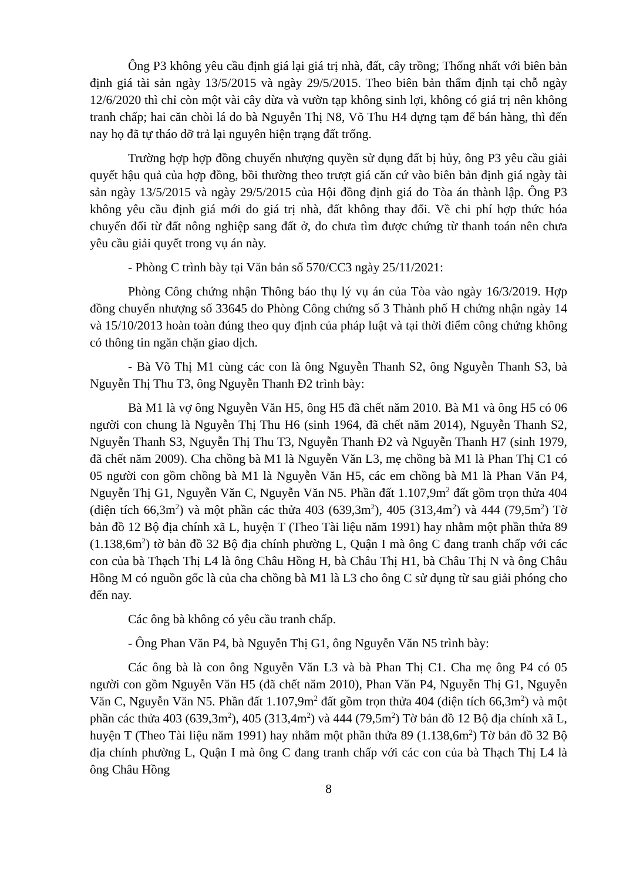Ông P3 không yêu cầu định giá lại giá trị nhà, đất, cây trồng; Thống nhất với biên bản định giá tài sản ngày 13/5/2015 và ngày 29/5/2015. Theo biên bản thẩm định tại chỗ ngày 12/6/2020 thì chỉ còn một vài cây dừa và vườn tạp không sinh lợi, không có giá trị nên không tranh chấp; hai căn chòi lá do bà Nguyễn Thị N8, Võ Thu H4 dựng tạm để bán hàng, thì đến nay họ đã tự tháo dỡ trả lại nguyên hiện trạng đất trống.
Trường hợp hợp đồng chuyển nhượng quyền sử dụng đất bị hủy, ông P3 yêu cầu giải quyết hậu quả của hợp đồng, bồi thường theo trượt giá căn cứ vào biên bản định giá ngày tài sản ngày 13/5/2015 và ngày 29/5/2015 của Hội đồng định giá do Tòa án thành lập. Ông P3 không yêu cầu định giá mới do giá trị nhà, đất không thay đổi. Về chi phí hợp thức hóa chuyển đổi từ đất nông nghiệp sang đất ở, do chưa tìm được chứng từ thanh toán nên chưa yêu cầu giải quyết trong vụ án này.
- Phòng C trình bày tại Văn bản số 570/CC3 ngày 25/11/2021:
Phòng Công chứng nhận Thông báo thụ lý vụ án của Tòa vào ngày 16/3/2019. Hợp đồng chuyển nhượng số 33645 do Phòng Công chứng số 3 Thành phố H chứng nhận ngày 14 và 15/10/2013 hoàn toàn đúng theo quy định của pháp luật và tại thời điểm công chứng không có thông tin ngăn chặn giao dịch.
- Bà Võ Thị M1 cùng các con là ông Nguyễn Thanh S2, ông Nguyễn Thanh S3, bà Nguyễn Thị Thu T3, ông Nguyễn Thanh Đ2 trình bày:
Bà M1 là vợ ông Nguyễn Văn H5, ông H5 đã chết năm 2010. Bà M1 và ông H5 có 06 người con chung là Nguyễn Thị Thu H6 (sinh 1964, đã chết năm 2014), Nguyễn Thanh S2, Nguyễn Thanh S3, Nguyễn Thị Thu T3, Nguyễn Thanh Đ2 và Nguyễn Thanh H7 (sinh 1979, đã chết năm 2009). Cha chồng bà M1 là Nguyễn Văn L3, mẹ chồng bà M1 là Phan Thị C1 có 05 người con gồm chồng bà M1 là Nguyễn Văn H5, các em chồng bà M1 là Phan Văn P4, Nguyễn Thị G1, Nguyễn Văn C, Nguyễn Văn N5. Phần đất 1.107,9m<sup>2</sup> đất gồm trọn thửa 404 (diện tích 66,3m<sup>2</sup>) và một phần các thửa 403 (639,3m<sup>2</sup>), 405 (313,4m<sup>2</sup>) và 444 (79,5m<sup>2</sup>) Tờ bản đồ 12 Bộ địa chính xã L, huyện T (Theo Tài liệu năm 1991) hay nhằm một phần thửa 89 (1.138,6m<sup>2</sup>) tờ bản đồ 32 Bộ địa chính phường L, Quận I mà ông C đang tranh chấp với các con của bà Thạch Thị L4 là ông Châu Hồng H, bà Châu Thị H1, bà Châu Thị N và ông Châu Hồng M có nguồn gốc là của cha chồng bà M1 là L3 cho ông C sử dụng từ sau giải phóng cho đến nay.
Các ông bà không có yêu cầu tranh chấp.
- Ông Phan Văn P4, bà Nguyễn Thị G1, ông Nguyễn Văn N5 trình bày:
Các ông bà là con ông Nguyễn Văn L3 và bà Phan Thị C1. Cha mẹ ông P4 có 05 người con gồm Nguyễn Văn H5 (đã chết năm 2010), Phan Văn P4, Nguyễn Thị G1, Nguyễn Văn C, Nguyễn Văn N5. Phần đất 1.107,9m<sup>2</sup> đất gồm trọn thửa 404 (diện tích 66,3m<sup>2</sup>) và một phần các thửa 403 (639,3m<sup>2</sup>), 405 (313,4m<sup>2</sup>) và 444 (79,5m<sup>2</sup>) Tờ bản đồ 12 Bộ địa chính xã L, huyện T (Theo Tài liệu năm 1991) hay nhằm một phần thửa 89 (1.138,6m<sup>2</sup>) Tờ bản đồ 32 Bộ địa chính phường L, Quận I mà ông C đang tranh chấp với các con của bà Thạch Thị L4 là ông Châu Hồng
8